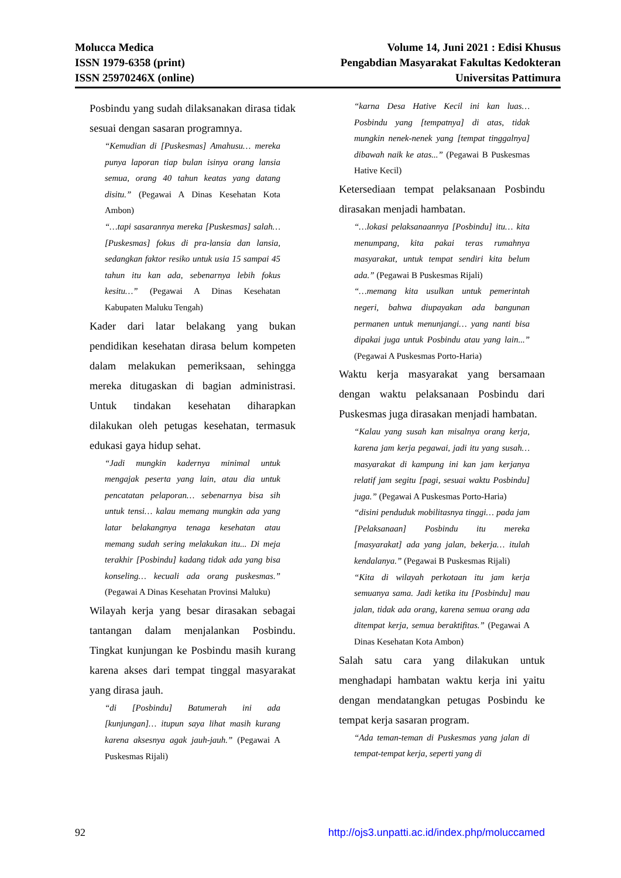Molucca Medica
ISSN 1979-6358 (print)
ISSN 25970246X (online)
Volume 14, Juni 2021 : Edisi Khusus
Pengabdian Masyarakat Fakultas Kedokteran
Universitas Pattimura
Posbindu yang sudah dilaksanakan dirasa tidak sesuai dengan sasaran programnya.
“Kemudian di [Puskesmas] Amahusu… mereka punya laporan tiap bulan isinya orang lansia semua, orang 40 tahun keatas yang datang disitu.” (Pegawai A Dinas Kesehatan Kota Ambon)
“…tapi sasarannya mereka [Puskesmas] salah… [Puskesmas] fokus di pra-lansia dan lansia, sedangkan faktor resiko untuk usia 15 sampai 45 tahun itu kan ada, sebenarnya lebih fokus kesitu…” (Pegawai A Dinas Kesehatan Kabupaten Maluku Tengah)
Kader dari latar belakang yang bukan pendidikan kesehatan dirasa belum kompeten dalam melakukan pemeriksaan, sehingga mereka ditugaskan di bagian administrasi. Untuk tindakan kesehatan diharapkan dilakukan oleh petugas kesehatan, termasuk edukasi gaya hidup sehat.
“Jadi mungkin kadernya minimal untuk mengajak peserta yang lain, atau dia untuk pencatatan pelaporan… sebenarnya bisa sih untuk tensi… kalau memang mungkin ada yang latar belakangnya tenaga kesehatan atau memang sudah sering melakukan itu... Di meja terakhir [Posbindu] kadang tidak ada yang bisa konseling… kecuali ada orang puskesmas.” (Pegawai A Dinas Kesehatan Provinsi Maluku)
Wilayah kerja yang besar dirasakan sebagai tantangan dalam menjalankan Posbindu. Tingkat kunjungan ke Posbindu masih kurang karena akses dari tempat tinggal masyarakat yang dirasa jauh.
“di [Posbindu] Batumerah ini ada [kunjungan]… itupun saya lihat masih kurang karena aksesnya agak jauh-jauh.” (Pegawai A Puskesmas Rijali)
“karna Desa Hative Kecil ini kan luas… Posbindu yang [tempatnya] di atas, tidak mungkin nenek-nenek yang [tempat tinggalnya] dibawah naik ke atas...” (Pegawai B Puskesmas Hative Kecil)
Ketersediaan tempat pelaksanaan Posbindu dirasakan menjadi hambatan.
“…lokasi pelaksanaannya [Posbindu] itu… kita menumpang, kita pakai teras rumahnya masyarakat, untuk tempat sendiri kita belum ada.” (Pegawai B Puskesmas Rijali)
“…memang kita usulkan untuk pemerintah negeri, bahwa diupayakan ada bangunan permanen untuk menunjangi… yang nanti bisa dipakai juga untuk Posbindu atau yang lain...” (Pegawai A Puskesmas Porto-Haria)
Waktu kerja masyarakat yang bersamaan dengan waktu pelaksanaan Posbindu dari Puskesmas juga dirasakan menjadi hambatan.
“Kalau yang susah kan misalnya orang kerja, karena jam kerja pegawai, jadi itu yang susah… masyarakat di kampung ini kan jam kerjanya relatif jam segitu [pagi, sesuai waktu Posbindu] juga.” (Pegawai A Puskesmas Porto-Haria)
“disini penduduk mobilitasnya tinggi… pada jam [Pelaksanaan] Posbindu itu mereka [masyarakat] ada yang jalan, bekerja… itulah kendalanya.” (Pegawai B Puskesmas Rijali)
“Kita di wilayah perkotaan itu jam kerja semuanya sama. Jadi ketika itu [Posbindu] mau jalan, tidak ada orang, karena semua orang ada ditempat kerja, semua beraktifitas.” (Pegawai A Dinas Kesehatan Kota Ambon)
Salah satu cara yang dilakukan untuk menghadapi hambatan waktu kerja ini yaitu dengan mendatangkan petugas Posbindu ke tempat kerja sasaran program.
“Ada teman-teman di Puskesmas yang jalan di tempat-tempat kerja, seperti yang di
92 http://ojs3.unpatti.ac.id/index.php/moluccamed